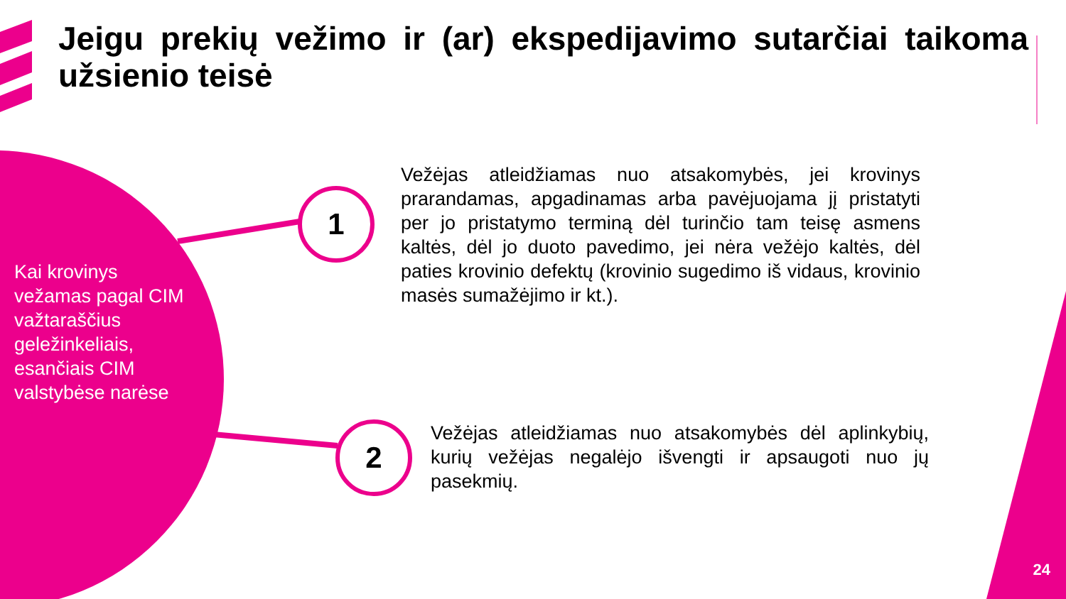Jeigu prekių vežimo ir (ar) ekspedijavimo sutarčiai taikoma užsienio teisė
Kai krovinys vežamas pagal CIM važtaraščius geležinkeliais, esančiais CIM valstybėse narėse
1
2
Vežėjas atleidžiamas nuo atsakomybės, jei krovinys prarandamas, apgadinamas arba pavėjuojama jį pristatyti per jo pristatymo terminą dėl turinčio tam teisę asmens kaltės, dėl jo duoto pavedimo, jei nėra vežėjo kaltės, dėl paties krovinio defektų (krovinio sugedimo iš vidaus, krovinio masės sumažėjimo ir kt.).
Vežėjas atleidžiamas nuo atsakomybės dėl aplinkybių, kurių vežėjas negalėjo išvengti ir apsaugoti nuo jų pasekmių.
24